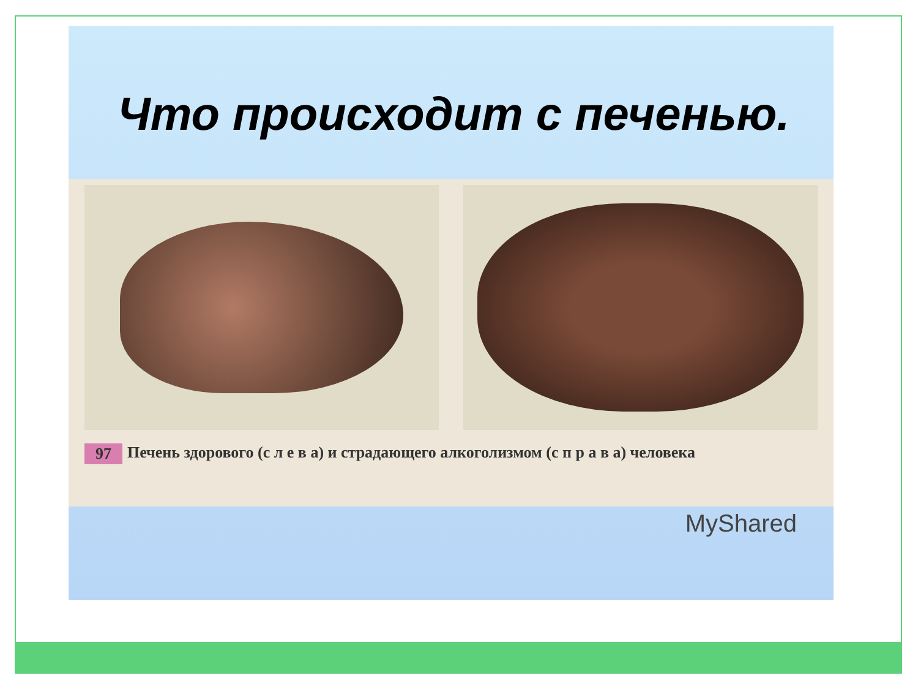Что происходит с печенью.
97 Печень здорового (с л е в а) и страдающего алкоголизмом (с п р а в а) человека
MyShared